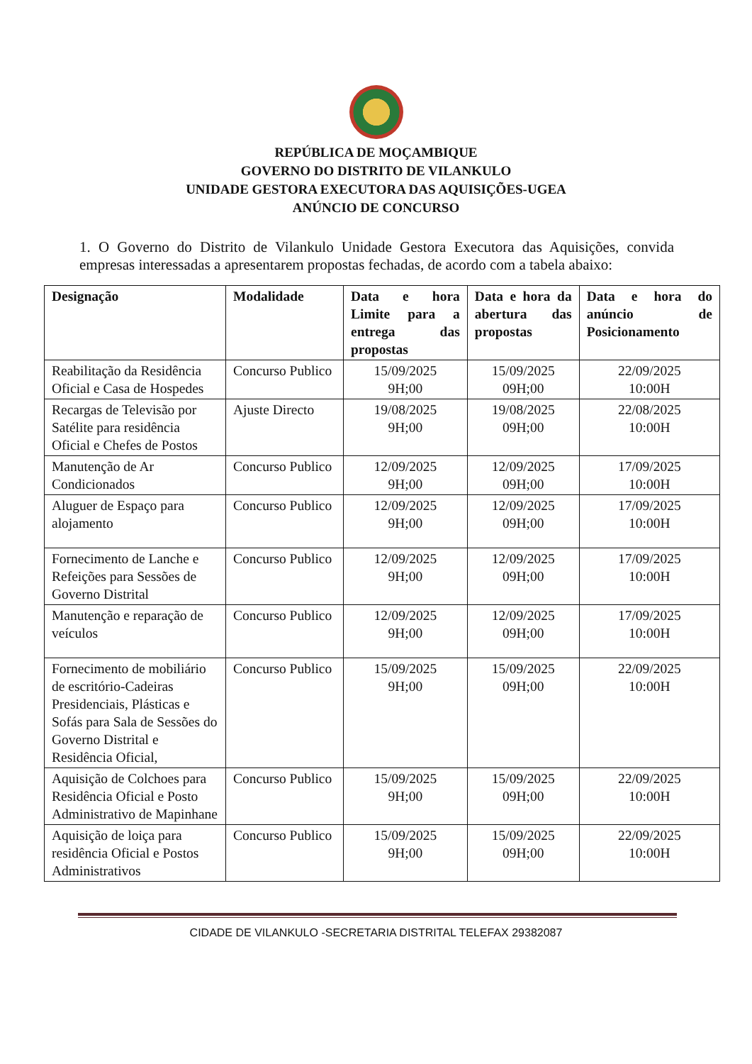REPÚBLICA DE MOÇAMBIQUE
GOVERNO DO DISTRITO DE VILANKULO
UNIDADE GESTORA EXECUTORA DAS AQUISIÇÕES-UGEA
ANÚNCIO DE CONCURSO
1. O Governo do Distrito de Vilankulo Unidade Gestora Executora das Aquisições, convida empresas interessadas a apresentarem propostas fechadas, de acordo com a tabela abaixo:
| Designação | Modalidade | Data e hora Limite para a entrega das propostas | Data e hora da abertura das propostas | Data e hora do anúncio de Posicionamento |
| --- | --- | --- | --- | --- |
| Reabilitação da Residência Oficial e Casa de Hospedes | Concurso Publico | 15/09/2025 9H;00 | 15/09/2025 09H;00 | 22/09/2025 10:00H |
| Recargas de Televisão por Satélite para residência Oficial e Chefes de Postos | Ajuste Directo | 19/08/2025 9H;00 | 19/08/2025 09H;00 | 22/08/2025 10:00H |
| Manutenção de Ar Condicionados | Concurso Publico | 12/09/2025 9H;00 | 12/09/2025 09H;00 | 17/09/2025 10:00H |
| Aluguer de Espaço para alojamento | Concurso Publico | 12/09/2025 9H;00 | 12/09/2025 09H;00 | 17/09/2025 10:00H |
| Fornecimento de Lanche e Refeições para Sessões de Governo Distrital | Concurso Publico | 12/09/2025 9H;00 | 12/09/2025 09H;00 | 17/09/2025 10:00H |
| Manutenção e reparação de veículos | Concurso Publico | 12/09/2025 9H;00 | 12/09/2025 09H;00 | 17/09/2025 10:00H |
| Fornecimento de mobiliário de escritório-Cadeiras Presidenciais, Plásticas e Sofás para Sala de Sessões do Governo Distrital e Residência Oficial, | Concurso Publico | 15/09/2025 9H;00 | 15/09/2025 09H;00 | 22/09/2025 10:00H |
| Aquisição de Colchoes para Residência Oficial e Posto Administrativo de Mapinhane | Concurso Publico | 15/09/2025 9H;00 | 15/09/2025 09H;00 | 22/09/2025 10:00H |
| Aquisição de loiça para residência Oficial e Postos Administrativos | Concurso Publico | 15/09/2025 9H;00 | 15/09/2025 09H;00 | 22/09/2025 10:00H |
CIDADE DE VILANKULO -SECRETARIA DISTRITAL TELEFAX 29382087